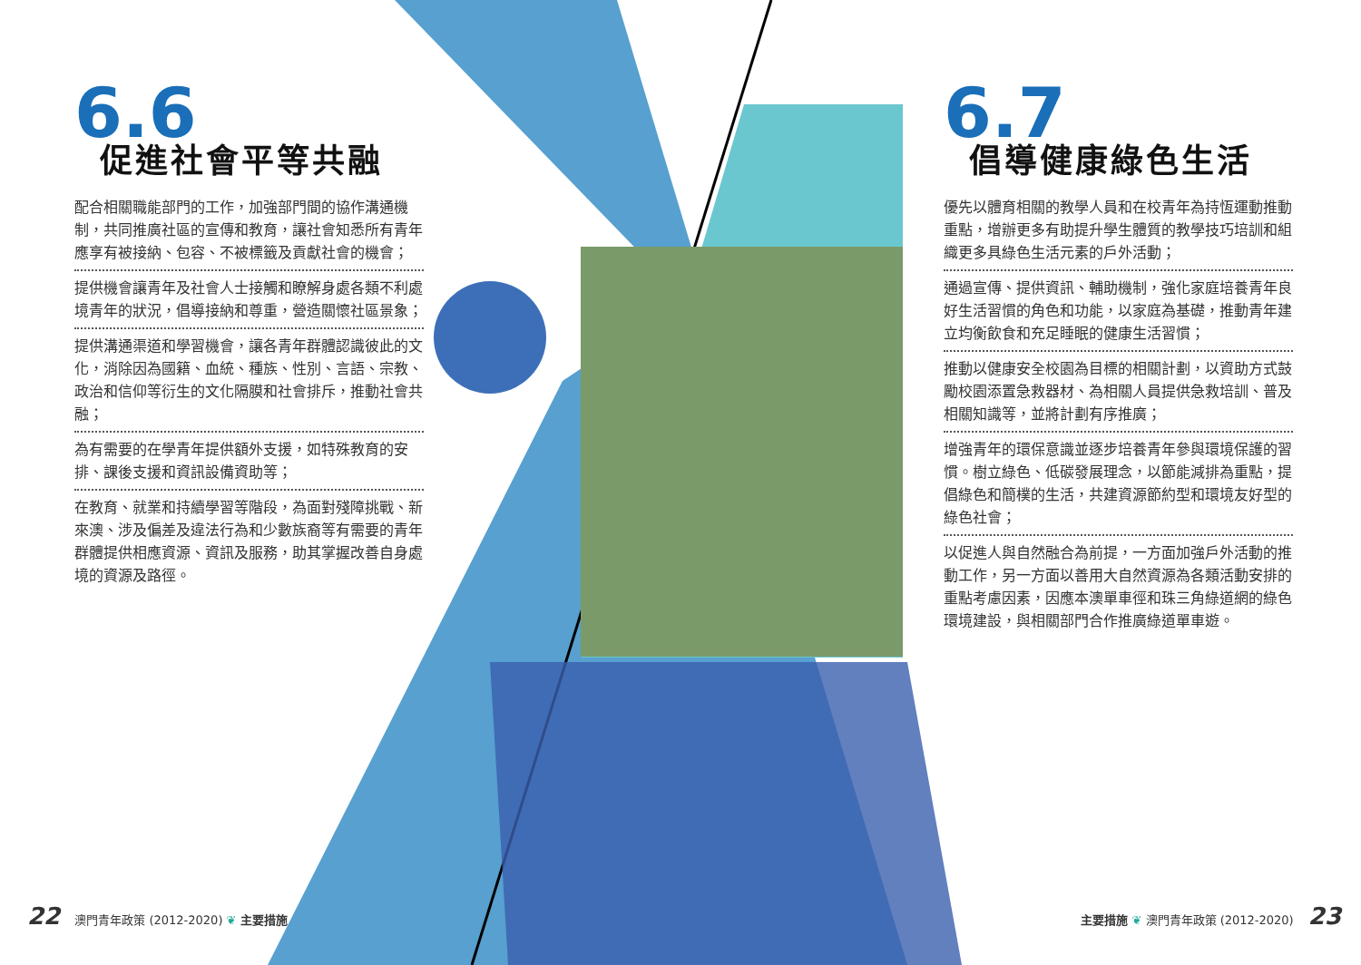6.6
促進社會平等共融
配合相關職能部門的工作，加強部門間的協作溝通機制，共同推廣社區的宣傳和教育，讓社會知悉所有青年應享有被接納、包容、不被標籤及貢獻社會的機會；
提供機會讓青年及社會人士接觸和瞭解身處各類不利處境青年的狀況，倡導接納和尊重，營造關懷社區景象；
提供溝通渠道和學習機會，讓各青年群體認識彼此的文化，消除因為國籍、血統、種族、性別、言語、宗教、政治和信仰等衍生的文化隔膜和社會排斥，推動社會共融；
為有需要的在學青年提供額外支援，如特殊教育的安排、課後支援和資訊設備資助等；
在教育、就業和持續學習等階段，為面對殘障挑戰、新來澳、涉及偏差及違法行為和少數族裔等有需要的青年群體提供相應資源、資訊及服務，助其掌握改善自身處境的資源及路徑。
6.7
倡導健康綠色生活
優先以體育相關的教學人員和在校青年為持恆運動推動重點，增辦更多有助提升學生體質的教學技巧培訓和組織更多具綠色生活元素的戶外活動；
通過宣傳、提供資訊、輔助機制，強化家庭培養青年良好生活習慣的角色和功能，以家庭為基礎，推動青年建立均衡飲食和充足睡眠的健康生活習慣；
推動以健康安全校園為目標的相關計劃，以資助方式鼓勵校園添置急救器材、為相關人員提供急救培訓、普及相關知識等，並將計劃有序推廣；
增強青年的環保意識並逐步培養青年參與環境保護的習慣。樹立綠色、低碳發展理念，以節能減排為重點，提倡綠色和簡樸的生活，共建資源節約型和環境友好型的綠色社會；
以促進人與自然融合為前提，一方面加強戶外活動的推動工作，另一方面以善用大自然資源為各類活動安排的重點考慮因素，因應本澳單車徑和珠三角綠道網的綠色環境建設，與相關部門合作推廣綠道單車遊。
22 澳門青年政策 (2012-2020) ❦ 主要措施
主要措施 ❦ 澳門青年政策 (2012-2020) 23